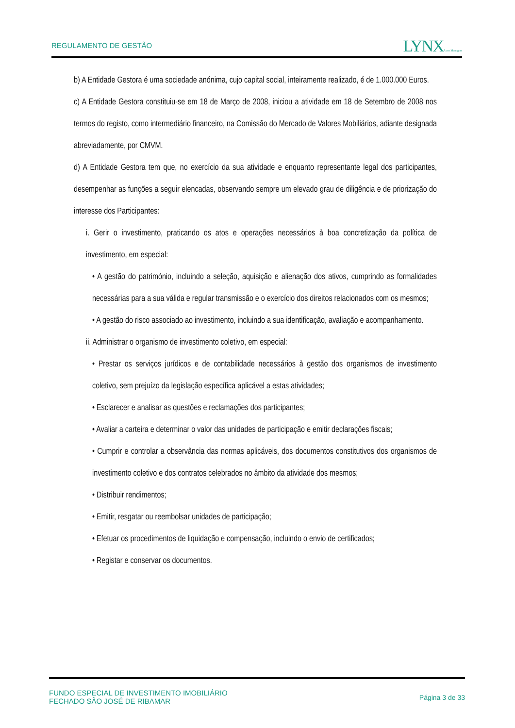REGULAMENTO DE GESTÃO
LYNXAsset Managers
b) A Entidade Gestora é uma sociedade anónima, cujo capital social, inteiramente realizado, é de 1.000.000 Euros.
c) A Entidade Gestora constituiu-se em 18 de Março de 2008, iniciou a atividade em 18 de Setembro de 2008 nos termos do registo, como intermediário financeiro, na Comissão do Mercado de Valores Mobiliários, adiante designada abreviadamente, por CMVM.
d) A Entidade Gestora tem que, no exercício da sua atividade e enquanto representante legal dos participantes, desempenhar as funções a seguir elencadas, observando sempre um elevado grau de diligência e de priorização do interesse dos Participantes:
i. Gerir o investimento, praticando os atos e operações necessários à boa concretização da política de investimento, em especial:
• A gestão do património, incluindo a seleção, aquisição e alienação dos ativos, cumprindo as formalidades necessárias para a sua válida e regular transmissão e o exercício dos direitos relacionados com os mesmos;
• A gestão do risco associado ao investimento, incluindo a sua identificação, avaliação e acompanhamento.
ii. Administrar o organismo de investimento coletivo, em especial:
• Prestar os serviços jurídicos e de contabilidade necessários à gestão dos organismos de investimento coletivo, sem prejuízo da legislação específica aplicável a estas atividades;
• Esclarecer e analisar as questões e reclamações dos participantes;
• Avaliar a carteira e determinar o valor das unidades de participação e emitir declarações fiscais;
• Cumprir e controlar a observância das normas aplicáveis, dos documentos constitutivos dos organismos de investimento coletivo e dos contratos celebrados no âmbito da atividade dos mesmos;
• Distribuir rendimentos;
• Emitir, resgatar ou reembolsar unidades de participação;
• Efetuar os procedimentos de liquidação e compensação, incluindo o envio de certificados;
• Registar e conservar os documentos.
FUNDO ESPECIAL DE INVESTIMENTO IMOBILIÁRIO
FECHADO SÃO JOSÉ DE RIBAMAR
Página 3 de 33